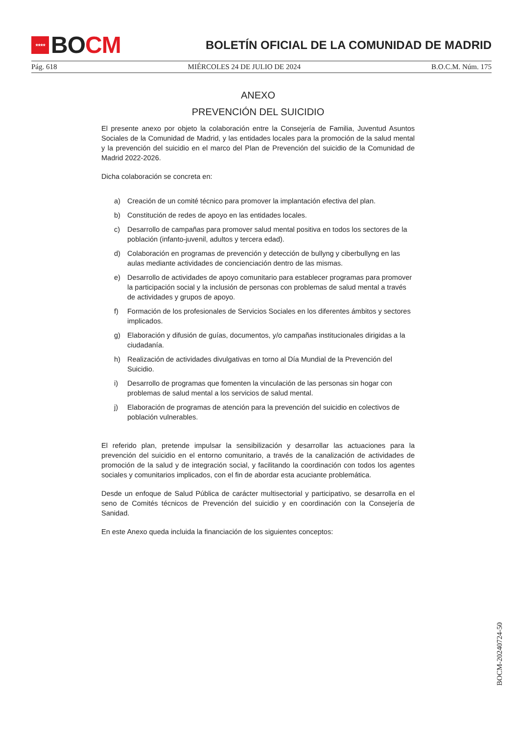★★★★
BO CM
BOLETÍN OFICIAL DE LA COMUNIDAD DE MADRID
Pág. 618 MIÉRCOLES 24 DE JULIO DE 2024 B.O.C.M. Núm. 175
ANEXO
PREVENCIÓN DEL SUICIDIO
El presente anexo por objeto la colaboración entre la Consejería de Familia, Juventud Asuntos Sociales de la Comunidad de Madrid, y las entidades locales para la promoción de la salud mental y la prevención del suicidio en el marco del Plan de Prevención del suicidio de la Comunidad de Madrid 2022-2026.
Dicha colaboración se concreta en:
a) Creación de un comité técnico para promover la implantación efectiva del plan.
b) Constitución de redes de apoyo en las entidades locales.
c) Desarrollo de campañas para promover salud mental positiva en todos los sectores de la población (infanto-juvenil, adultos y tercera edad).
d) Colaboración en programas de prevención y detección de bullyng y ciberbullyng en las aulas mediante actividades de concienciación dentro de las mismas.
e) Desarrollo de actividades de apoyo comunitario para establecer programas para promover la participación social y la inclusión de personas con problemas de salud mental a través de actividades y grupos de apoyo.
f) Formación de los profesionales de Servicios Sociales en los diferentes ámbitos y sectores implicados.
g) Elaboración y difusión de guías, documentos, y/o campañas institucionales dirigidas a la ciudadanía.
h) Realización de actividades divulgativas en torno al Día Mundial de la Prevención del Suicidio.
i) Desarrollo de programas que fomenten la vinculación de las personas sin hogar con problemas de salud mental a los servicios de salud mental.
j) Elaboración de programas de atención para la prevención del suicidio en colectivos de población vulnerables.
El referido plan, pretende impulsar la sensibilización y desarrollar las actuaciones para la prevención del suicidio en el entorno comunitario, a través de la canalización de actividades de promoción de la salud y de integración social, y facilitando la coordinación con todos los agentes sociales y comunitarios implicados, con el fin de abordar esta acuciante problemática.
Desde un enfoque de Salud Pública de carácter multisectorial y participativo, se desarrolla en el seno de Comités técnicos de Prevención del suicidio y en coordinación con la Consejería de Sanidad.
En este Anexo queda incluida la financiación de los siguientes conceptos:
BOCM-20240724-50